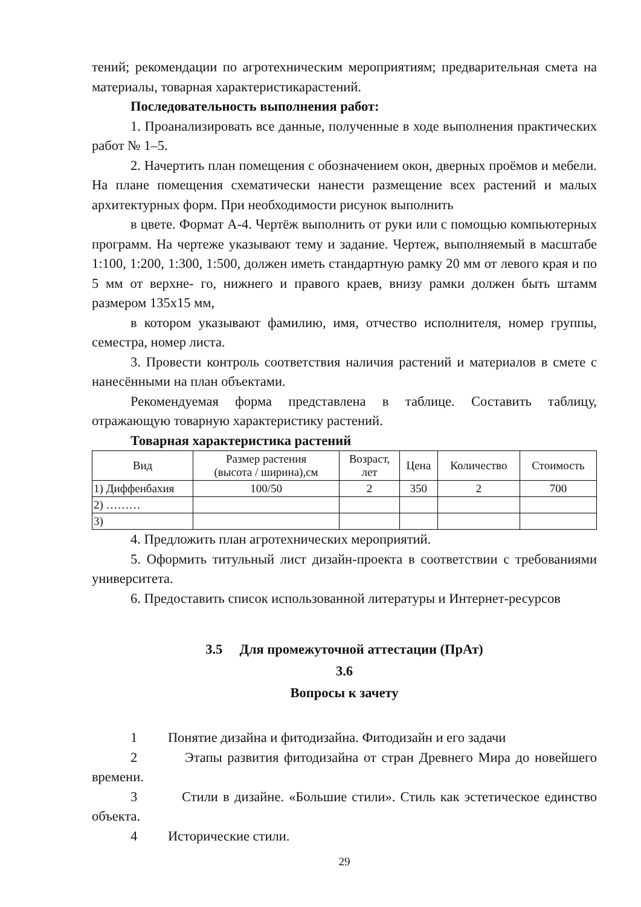тений; рекомендации по агротехническим мероприятиям; предварительная смета на материалы, товарная характеристикарастений.
Последовательность выполнения работ:
1. Проанализировать все данные, полученные в ходе выполнения практических работ № 1–5.
2. Начертить план помещения с обозначением окон, дверных проёмов и мебели. На плане помещения схематически нанести размещение всех растений и малых архитектурных форм. При необходимости рисунок выполнить
в цвете. Формат А-4. Чертёж выполнить от руки или с помощью компьютерных программ. На чертеже указывают тему и задание. Чертеж, выполняемый в масштабе 1:100, 1:200, 1:300, 1:500, должен иметь стандартную рамку 20 мм от левого края и по 5 мм от верхне- го, нижнего и правого краев, внизу рамки должен быть штамм размером 135х15 мм,
в котором указывают фамилию, имя, отчество исполнителя, номер группы, семестра, номер листа.
3. Провести контроль соответствия наличия растений и материалов в смете с нанесёнными на план объектами.
Рекомендуемая форма представлена в таблице. Составить таблицу, отражающую товарную характеристику растений.
Товарная характеристика растений
| Вид | Размер растения (высота / ширина),см | Возраст, лет | Цена | Количество | Стоимость |
| 1) Диффенбахия | 100/50 | 2 | 350 | 2 | 700 |
| 2) ……… | | | | | |
| 3) | | | | | |
4. Предложить план агротехнических мероприятий.
5. Оформить титульный лист дизайн-проекта в соответствии с требованиями университета.
6. Предоставить список использованной литературы и Интернет-ресурсов
3.5 Для промежуточной аттестации (ПрАт)
3.6
Вопросы к зачету
1 Понятие дизайна и фитодизайна. Фитодизайн и его задачи
2 Этапы развития фитодизайна от стран Древнего Мира до новейшего времени.
3 Стили в дизайне. «Большие стили». Стиль как эстетическое единство объекта.
4 Исторические стили.
29